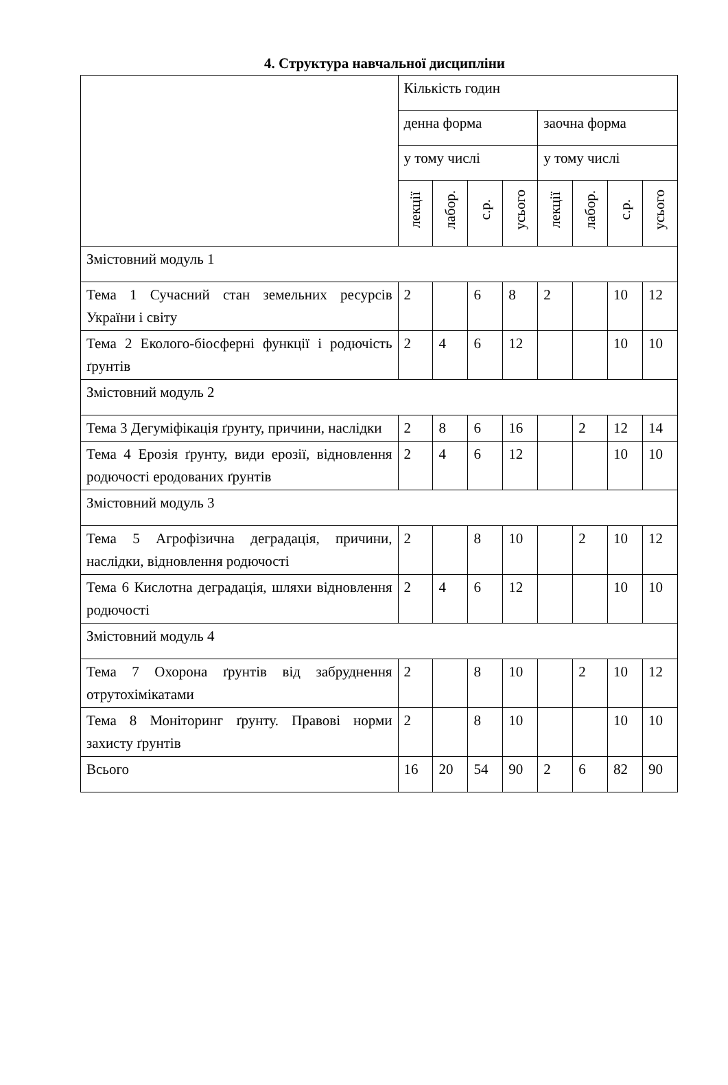4. Структура навчальної дисципліни
| | Кількість годин | | | | | | | |
| | денна форма | | | | заочна форма | | | |
| | у тому числі | | | | у тому числі | | | |
| | лекції | лабор. | с.р. | усього | лекції | лабор. | с.р. | усього |
| Змістовний модуль 1 | | | | | | | | |
| Тема 1 Сучасний стан земельних ресурсів України і світу | 2 | | 6 | 8 | 2 | | 10 | 12 |
| Тема 2 Еколого-біосферні функції і родючість ґрунтів | 2 | 4 | 6 | 12 | | | 10 | 10 |
| Змістовний модуль 2 | | | | | | | | |
| Тема 3 Дегуміфікація ґрунту, причини, наслідки | 2 | 8 | 6 | 16 | | 2 | 12 | 14 |
| Тема 4 Ерозія ґрунту, види ерозії, відновлення родючості еродованих ґрунтів | 2 | 4 | 6 | 12 | | | 10 | 10 |
| Змістовний модуль 3 | | | | | | | | |
| Тема 5 Агрофізична деградація, причини, наслідки, відновлення родючості | 2 | | 8 | 10 | | 2 | 10 | 12 |
| Тема 6 Кислотна деградація, шляхи відновлення родючості | 2 | 4 | 6 | 12 | | | 10 | 10 |
| Змістовний модуль 4 | | | | | | | | |
| Тема 7 Охорона ґрунтів від забруднення отрутохімікатами | 2 | | 8 | 10 | | 2 | 10 | 12 |
| Тема 8 Моніторинг ґрунту. Правові норми захисту ґрунтів | 2 | | 8 | 10 | | | 10 | 10 |
| Всього | 16 | 20 | 54 | 90 | 2 | 6 | 82 | 90 |